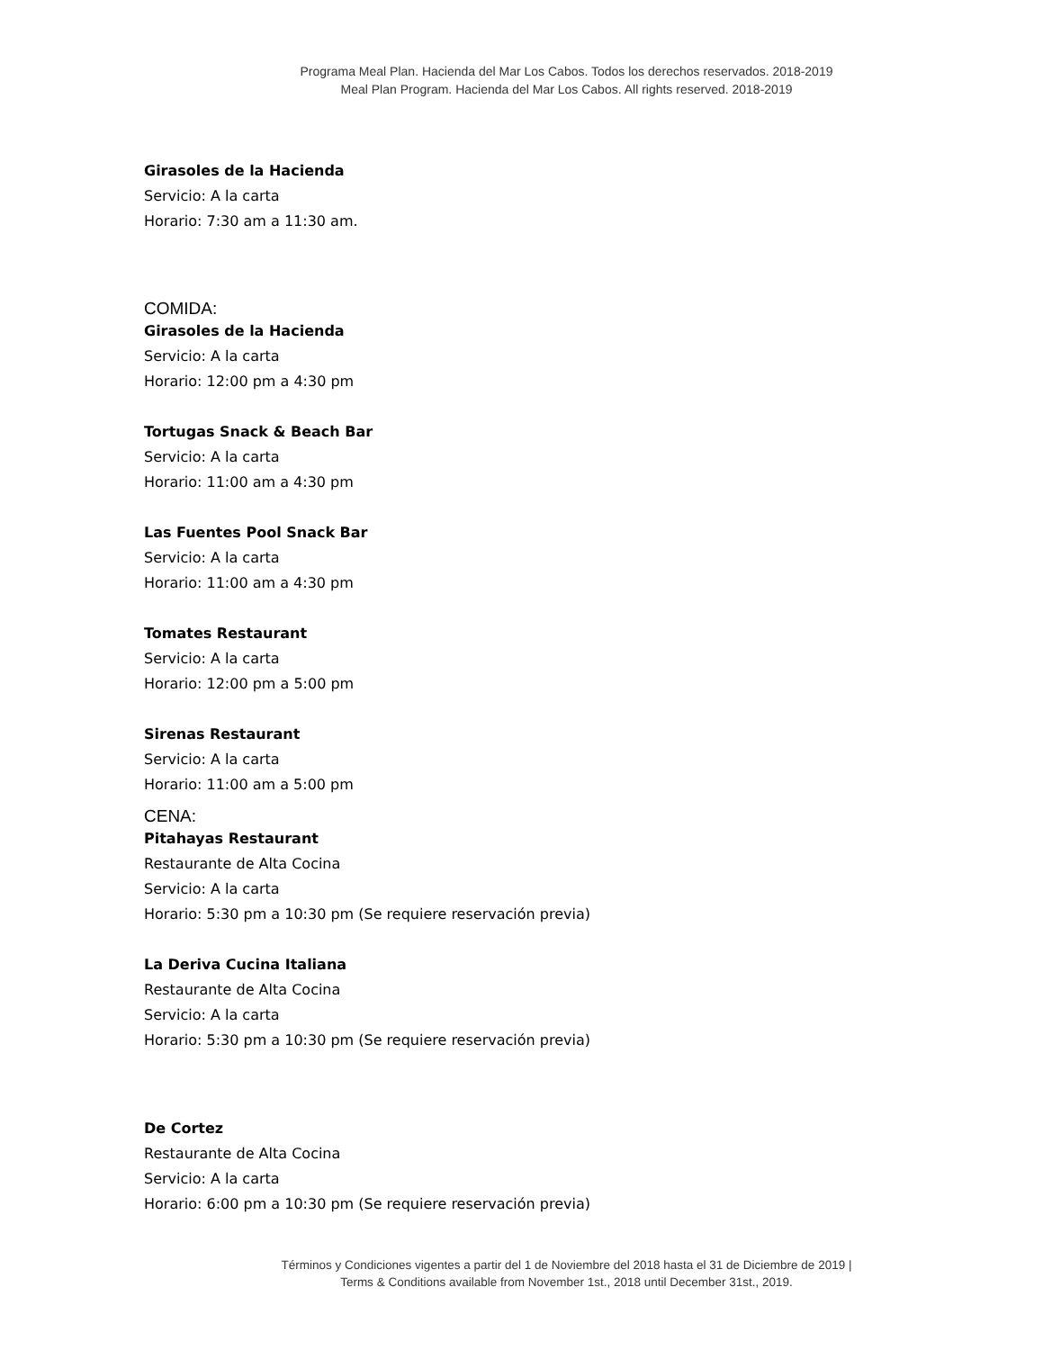Programa Meal Plan. Hacienda del Mar Los Cabos. Todos los derechos reservados. 2018-2019
Meal Plan Program. Hacienda del Mar Los Cabos. All rights reserved. 2018-2019
Girasoles de la Hacienda
Servicio: A la carta
Horario: 7:30 am a 11:30 am.
COMIDA:
Girasoles de la Hacienda
Servicio: A la carta
Horario: 12:00 pm a 4:30 pm
Tortugas Snack & Beach Bar
Servicio: A la carta
Horario: 11:00 am a 4:30 pm
Las Fuentes Pool Snack Bar
Servicio: A la carta
Horario: 11:00 am a 4:30 pm
Tomates Restaurant
Servicio: A la carta
Horario: 12:00 pm a 5:00 pm
Sirenas Restaurant
Servicio: A la carta
Horario: 11:00 am a 5:00 pm
CENA:
Pitahayas Restaurant
Restaurante de Alta Cocina
Servicio: A la carta
Horario: 5:30 pm a 10:30 pm (Se requiere reservación previa)
La Deriva Cucina Italiana
Restaurante de Alta Cocina
Servicio: A la carta
Horario: 5:30 pm a 10:30 pm (Se requiere reservación previa)
De Cortez
Restaurante de Alta Cocina
Servicio: A la carta
Horario: 6:00 pm a 10:30 pm (Se requiere reservación previa)
Términos y Condiciones vigentes a partir del 1 de Noviembre del 2018 hasta el 31 de Diciembre de 2019 |
Terms & Conditions available from November 1st., 2018 until December 31st., 2019.